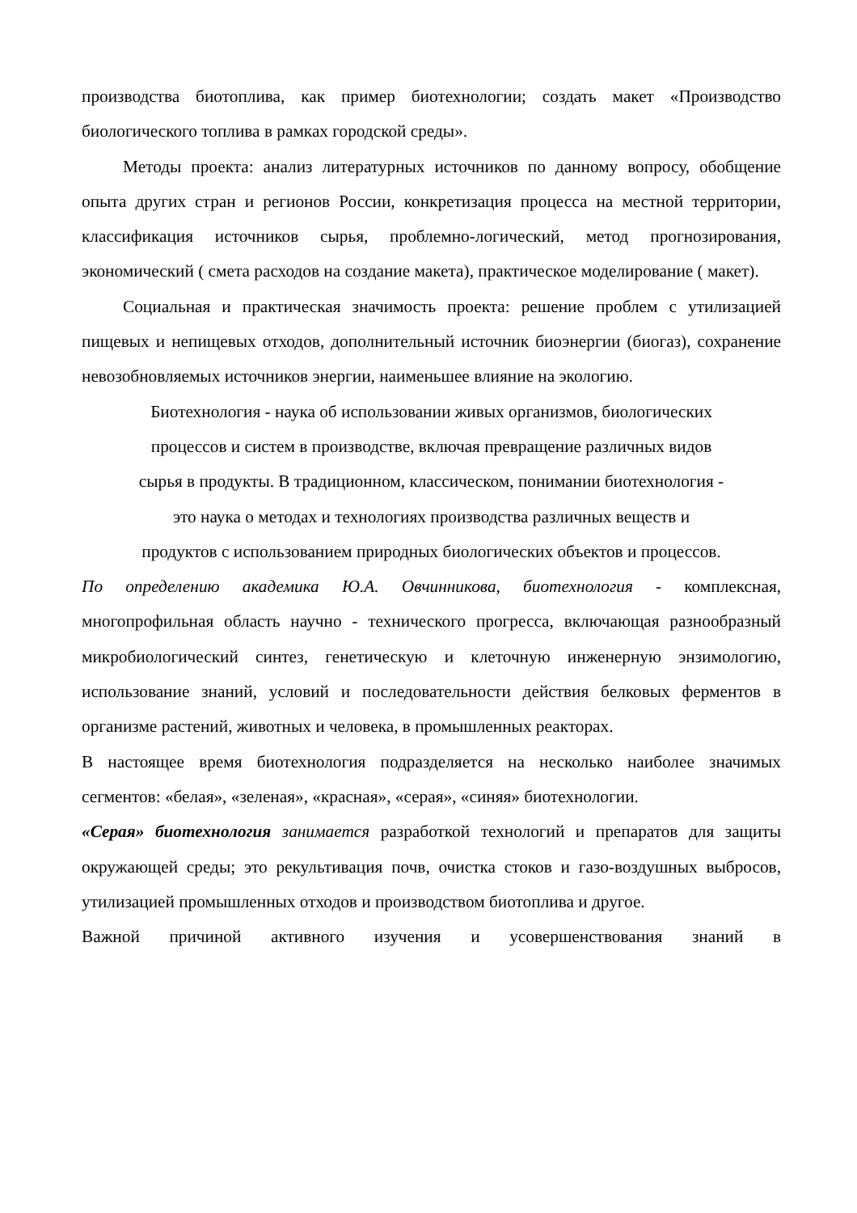производства биотоплива, как пример биотехнологии; создать макет «Производство биологического топлива в рамках городской среды».
Методы проекта: анализ литературных источников по данному вопросу, обобщение опыта других стран и регионов России, конкретизация процесса на местной территории, классификация источников сырья, проблемно-логический, метод прогнозирования, экономический ( смета расходов на создание макета), практическое моделирование ( макет).
Социальная и практическая значимость проекта: решение проблем с утилизацией пищевых и непищевых отходов, дополнительный источник биоэнергии (биогаз), сохранение невозобновляемых источников энергии, наименьшее влияние на экологию.
Биотехнология - наука об использовании живых организмов, биологических
процессов и систем в производстве, включая превращение различных видов
сырья в продукты. В традиционном, классическом, понимании биотехнология -
это наука о методах и технологиях производства различных веществ и
продуктов с использованием природных биологических объектов и процессов.
По определению академика Ю.А. Овчинникова, биотехнология - комплексная, многопрофильная область научно - технического прогресса, включающая разнообразный микробиологический синтез, генетическую и клеточную инженерную энзимологию, использование знаний, условий и последовательности действия белковых ферментов в организме растений, животных и человека, в промышленных реакторах.
В настоящее время биотехнология подразделяется на несколько наиболее значимых сегментов: «белая», «зеленая», «красная», «серая», «синяя» биотехнологии.
«Серая» биотехнология занимается разработкой технологий и препаратов для защиты окружающей среды; это рекультивация почв, очистка стоков и газо-воздушных выбросов, утилизацией промышленных отходов и производством биотоплива и другое.
Важной причиной активного изучения и усовершенствования знаний в